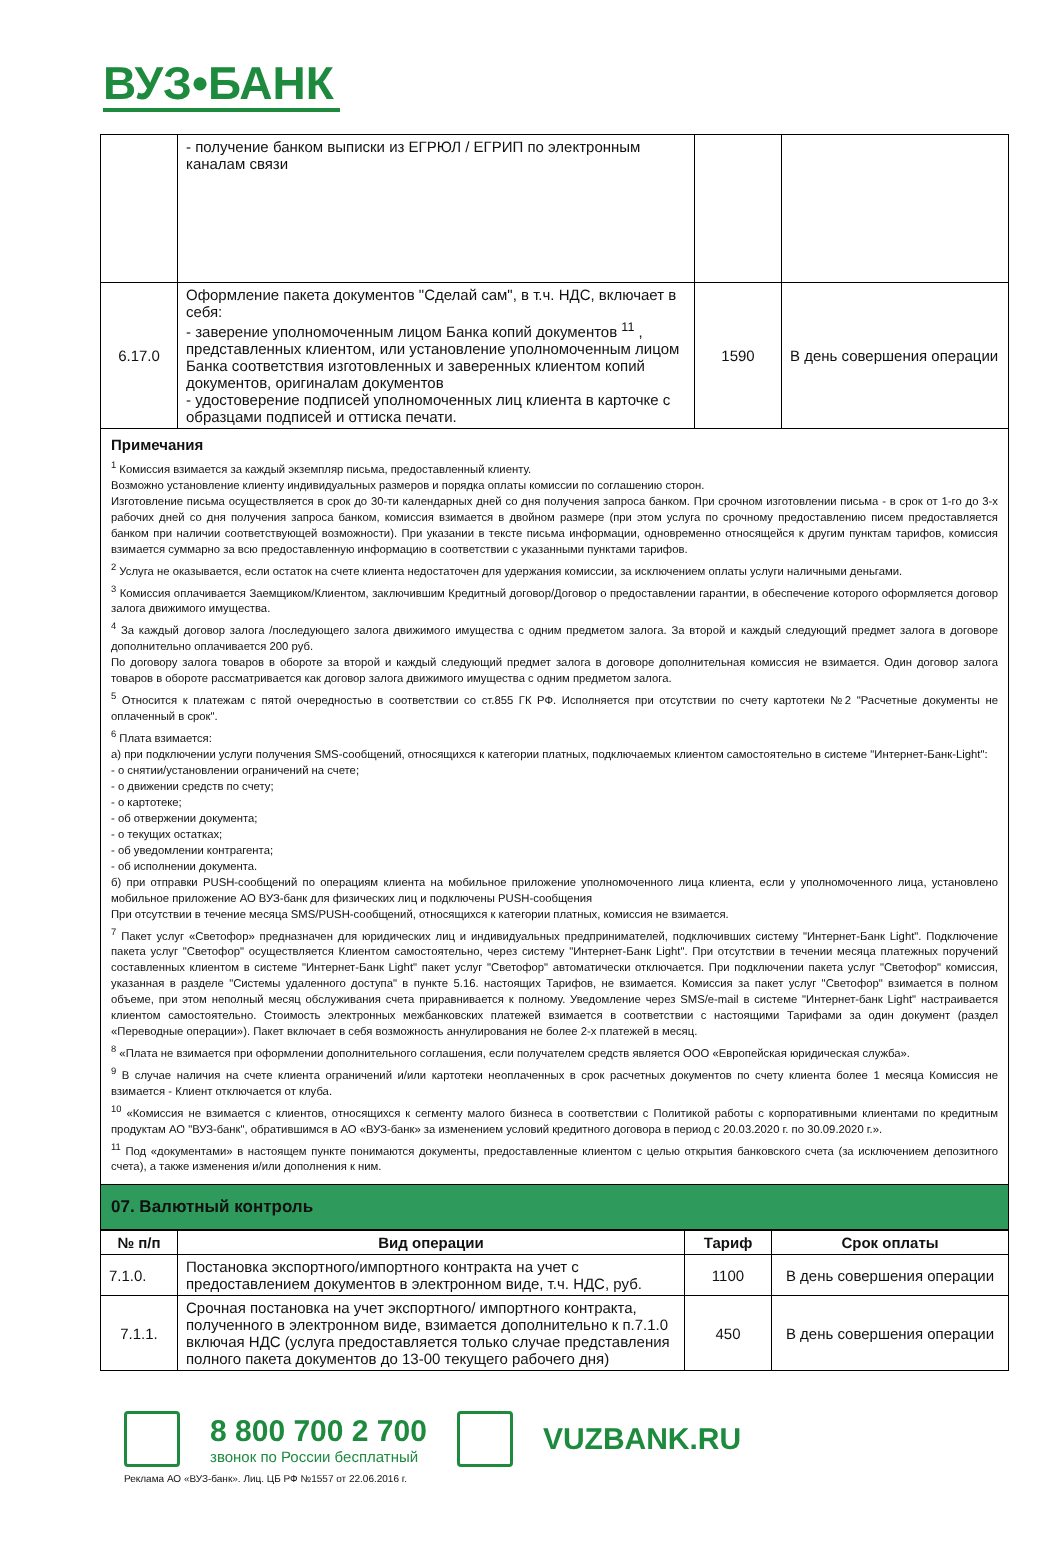ВУЗ•БАНК
| | - получение банком выписки из ЕГРЮЛ / ЕГРИП по электронным каналам связи | | |
| 6.17.0 | Оформление пакета документов "Сделай сам", в т.ч. НДС, включает в себя: - заверение уполномоченным лицом Банка копий документов <sup>11</sup> , представленных клиентом, или установление уполномоченным лицом Банка соответствия изготовленных и заверенных клиентом копий документов, оригиналам документов - удостоверение подписей уполномоченных лиц клиента в карточке с образцами подписей и оттиска печати. | 1590 | В день совершения операции |
Примечания
<sup>1</sup> Комиссия взимается за каждый экземпляр письма, предоставленный клиенту.
Возможно установление клиенту индивидуальных размеров и порядка оплаты комиссии по соглашению сторон.
Изготовление письма осуществляется в срок до 30-ти календарных дней со дня получения запроса банком. При срочном изготовлении письма - в срок от 1-го до 3-х рабочих дней со дня получения запроса банком, комиссия взимается в двойном размере (при этом услуга по срочному предоставлению писем предоставляется банком при наличии соответствующей возможности). При указании в тексте письма информации, одновременно относящейся к другим пунктам тарифов, комиссия взимается суммарно за всю предоставленную информацию в соответствии с указанными пунктами тарифов.
<sup>2</sup> Услуга не оказывается, если остаток на счете клиента недостаточен для удержания комиссии, за исключением оплаты услуги наличными деньгами.
<sup>3</sup> Комиссия оплачивается Заемщиком/Клиентом, заключившим Кредитный договор/Договор о предоставлении гарантии, в обеспечение которого оформляется договор залога движимого имущества.
<sup>4</sup> За каждый договор залога /последующего залога движимого имущества с одним предметом залога. За второй и каждый следующий предмет залога в договоре дополнительно оплачивается 200 руб.
По договору залога товаров в обороте за второй и каждый следующий предмет залога в договоре дополнительная комиссия не взимается. Один договор залога товаров в обороте рассматривается как договор залога движимого имущества с одним предметом залога.
<sup>5</sup> Относится к платежам с пятой очередностью в соответствии со ст.855 ГК РФ. Исполняется при отсутствии по счету картотеки №2 "Расчетные документы не оплаченный в срок".
<sup>6</sup> Плата взимается:
а) при подключении услуги получения SMS-сообщений, относящихся к категории платных, подключаемых клиентом самостоятельно в системе "Интернет-Банк-Light":
- о снятии/установлении ограничений на счете;
- о движении средств по счету;
- о картотеке;
- об отвержении документа;
- о текущих остатках;
- об уведомлении контрагента;
- об исполнении документа.
б) при отправки PUSH-сообщений по операциям клиента на мобильное приложение уполномоченного лица клиента, если у уполномоченного лица, установлено мобильное приложение АО ВУЗ-банк для физических лиц и подключены PUSH-сообщения
При отсутствии в течение месяца SMS/PUSH-сообщений, относящихся к категории платных, комиссия не взимается.
<sup>7</sup> Пакет услуг «Светофор» предназначен для юридических лиц и индивидуальных предпринимателей, подключивших систему "Интернет-Банк Light". Подключение пакета услуг "Светофор" осуществляется Клиентом самостоятельно, через систему "Интернет-Банк Light". При отсутствии в течении месяца платежных поручений составленных клиентом в системе "Интернет-Банк Light" пакет услуг "Светофор" автоматически отключается. При подключении пакета услуг "Светофор" комиссия, указанная в разделе "Системы удаленного доступа" в пункте 5.16. настоящих Тарифов, не взимается. Комиссия за пакет услуг "Светофор" взимается в полном объеме, при этом неполный месяц обслуживания счета приравнивается к полному. Уведомление через SMS/e-mail в системе "Интернет-банк Light" настраивается клиентом самостоятельно. Стоимость электронных межбанковских платежей взимается в соответствии с настоящими Тарифами за один документ (раздел «Переводные операции»). Пакет включает в себя возможность аннулирования не более 2-х платежей в месяц.
<sup>8</sup> «Плата не взимается при оформлении дополнительного соглашения, если получателем средств является ООО «Европейская юридическая служба».
<sup>9</sup> В случае наличия на счете клиента ограничений и/или картотеки неоплаченных в срок расчетных документов по счету клиента более 1 месяца Комиссия не взимается - Клиент отключается от клуба.
<sup>10</sup> «Комиссия не взимается с клиентов, относящихся к сегменту малого бизнеса в соответствии с Политикой работы с корпоративными клиентами по кредитным продуктам АО "ВУЗ-банк", обратившимся в АО «ВУЗ-банк» за изменением условий кредитного договора в период с 20.03.2020 г. по 30.09.2020 г.».
<sup>11</sup> Под «документами» в настоящем пункте понимаются документы, предоставленные клиентом с целью открытия банковского счета (за исключением депозитного счета), а также изменения и/или дополнения к ним.
07. Валютный контроль
| № п/п | Вид операции | Тариф | Срок оплаты |
| --- | --- | --- | --- |
| 7.1.0. | Постановка экспортного/импортного контракта на учет с предоставлением документов в электронном виде, т.ч. НДС, руб. | 1100 | В день совершения операции |
| 7.1.1. | Срочная постановка на учет экспортного/ импортного контракта, полученного в электронном виде, взимается дополнительно к п.7.1.0 включая НДС (услуга предоставляется только случае представления полного пакета документов до 13-00 текущего рабочего дня) | 450 | В день совершения операции |
8 800 700 2 700
звонок по России бесплатный
VUZBANK.RU
Реклама АО «ВУЗ-банк». Лиц. ЦБ РФ №1557 от 22.06.2016 г.